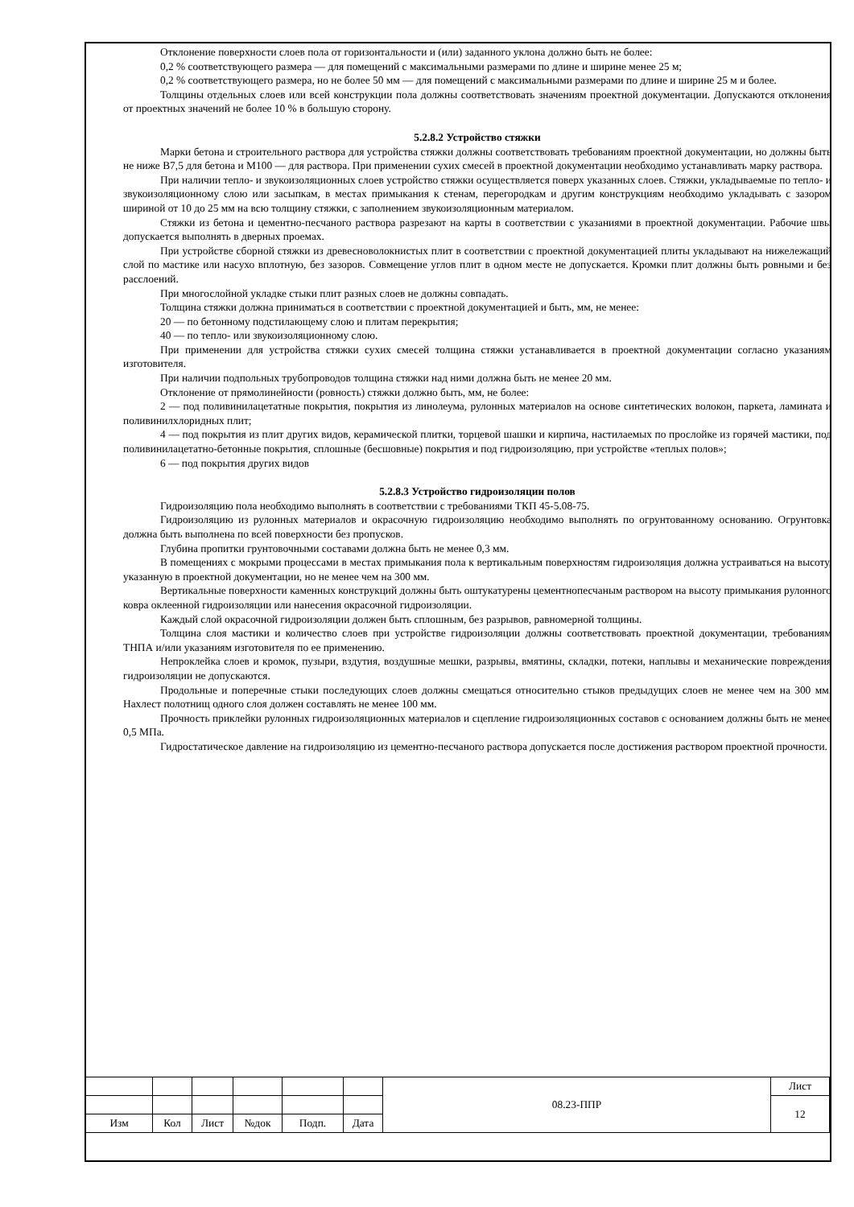Отклонение поверхности слоев пола от горизонтальности и (или) заданного уклона должно быть не более:
0,2 % соответствующего размера — для помещений с максимальными размерами по длине и ширине менее 25 м;
0,2 % соответствующего размера, но не более 50 мм — для помещений с максимальными размерами по длине и ширине 25 м и более.
Толщины отдельных слоев или всей конструкции пола должны соответствовать значениям проектной документации. Допускаются отклонения от проектных значений не более 10 % в большую сторону.
5.2.8.2 Устройство стяжки
Марки бетона и строительного раствора для устройства стяжки должны соответствовать требованиям проектной документации, но должны быть не ниже В7,5 для бетона и М100 — для раствора. При применении сухих смесей в проектной документации необходимо устанавливать марку раствора.
При наличии тепло- и звукоизоляционных слоев устройство стяжки осуществляется поверх указанных слоев. Стяжки, укладываемые по тепло- и звукоизоляционному слою или засыпкам, в местах примыкания к стенам, перегородкам и другим конструкциям необходимо укладывать с зазором шириной от 10 до 25 мм на всю толщину стяжки, с заполнением звукоизоляционным материалом.
Стяжки из бетона и цементно-песчаного раствора разрезают на карты в соответствии с указаниями в проектной документации. Рабочие швы допускается выполнять в дверных проемах.
При устройстве сборной стяжки из древесноволокнистых плит в соответствии с проектной документацией плиты укладывают на нижележащий слой по мастике или насухо вплотную, без зазоров. Совмещение углов плит в одном месте не допускается. Кромки плит должны быть ровными и без расслоений.
При многослойной укладке стыки плит разных слоев не должны совпадать.
Толщина стяжки должна приниматься в соответствии с проектной документацией и быть, мм, не менее:
20 — по бетонному подстилающему слою и плитам перекрытия;
40 — по тепло- или звукоизоляционному слою.
При применении для устройства стяжки сухих смесей толщина стяжки устанавливается в проектной документации согласно указаниям изготовителя.
При наличии подпольных трубопроводов толщина стяжки над ними должна быть не менее 20 мм.
Отклонение от прямолинейности (ровность) стяжки должно быть, мм, не более:
2 — под поливинилацетатные покрытия, покрытия из линолеума, рулонных материалов на основе синтетических волокон, паркета, ламината и поливинилхлоридных плит;
4 — под покрытия из плит других видов, керамической плитки, торцевой шашки и кирпича, настилаемых по прослойке из горячей мастики, под поливинилацетатно-бетонные покрытия, сплошные (бесшовные) покрытия и под гидроизоляцию, при устройстве «теплых полов»;
6 — под покрытия других видов
5.2.8.3 Устройство гидроизоляции полов
Гидроизоляцию пола необходимо выполнять в соответствии с требованиями ТКП 45-5.08-75.
Гидроизоляцию из рулонных материалов и окрасочную гидроизоляцию необходимо выполнять по огрунтованному основанию. Огрунтовка должна быть выполнена по всей поверхности без пропусков.
Глубина пропитки грунтовочными составами должна быть не менее 0,3 мм.
В помещениях с мокрыми процессами в местах примыкания пола к вертикальным поверхностям гидроизоляция должна устраиваться на высоту, указанную в проектной документации, но не менее чем на 300 мм.
Вертикальные поверхности каменных конструкций должны быть оштукатурены цементнопесчаным раствором на высоту примыкания рулонного ковра оклеенной гидроизоляции или нанесения окрасочной гидроизоляции.
Каждый слой окрасочной гидроизоляции должен быть сплошным, без разрывов, равномерной толщины.
Толщина слоя мастики и количество слоев при устройстве гидроизоляции должны соответствовать проектной документации, требованиям ТНПА и/или указаниям изготовителя по ее применению.
Непроклейка слоев и кромок, пузыри, вздутия, воздушные мешки, разрывы, вмятины, складки, потеки, наплывы и механические повреждения гидроизоляции не допускаются.
Продольные и поперечные стыки последующих слоев должны смещаться относительно стыков предыдущих слоев не менее чем на 300 мм. Нахлест полотнищ одного слоя должен составлять не менее 100 мм.
Прочность приклейки рулонных гидроизоляционных материалов и сцепление гидроизоляционных составов с основанием должны быть не менее 0,5 МПа.
Гидростатическое давление на гидроизоляцию из цементно-песчаного раствора допускается после достижения раствором проектной прочности.
| | | | | | | 08.23-ППР | Лист |
| | | | | | | | 12 |
| Изм | Кол | Лист | №док | Подп. | Дата | | |